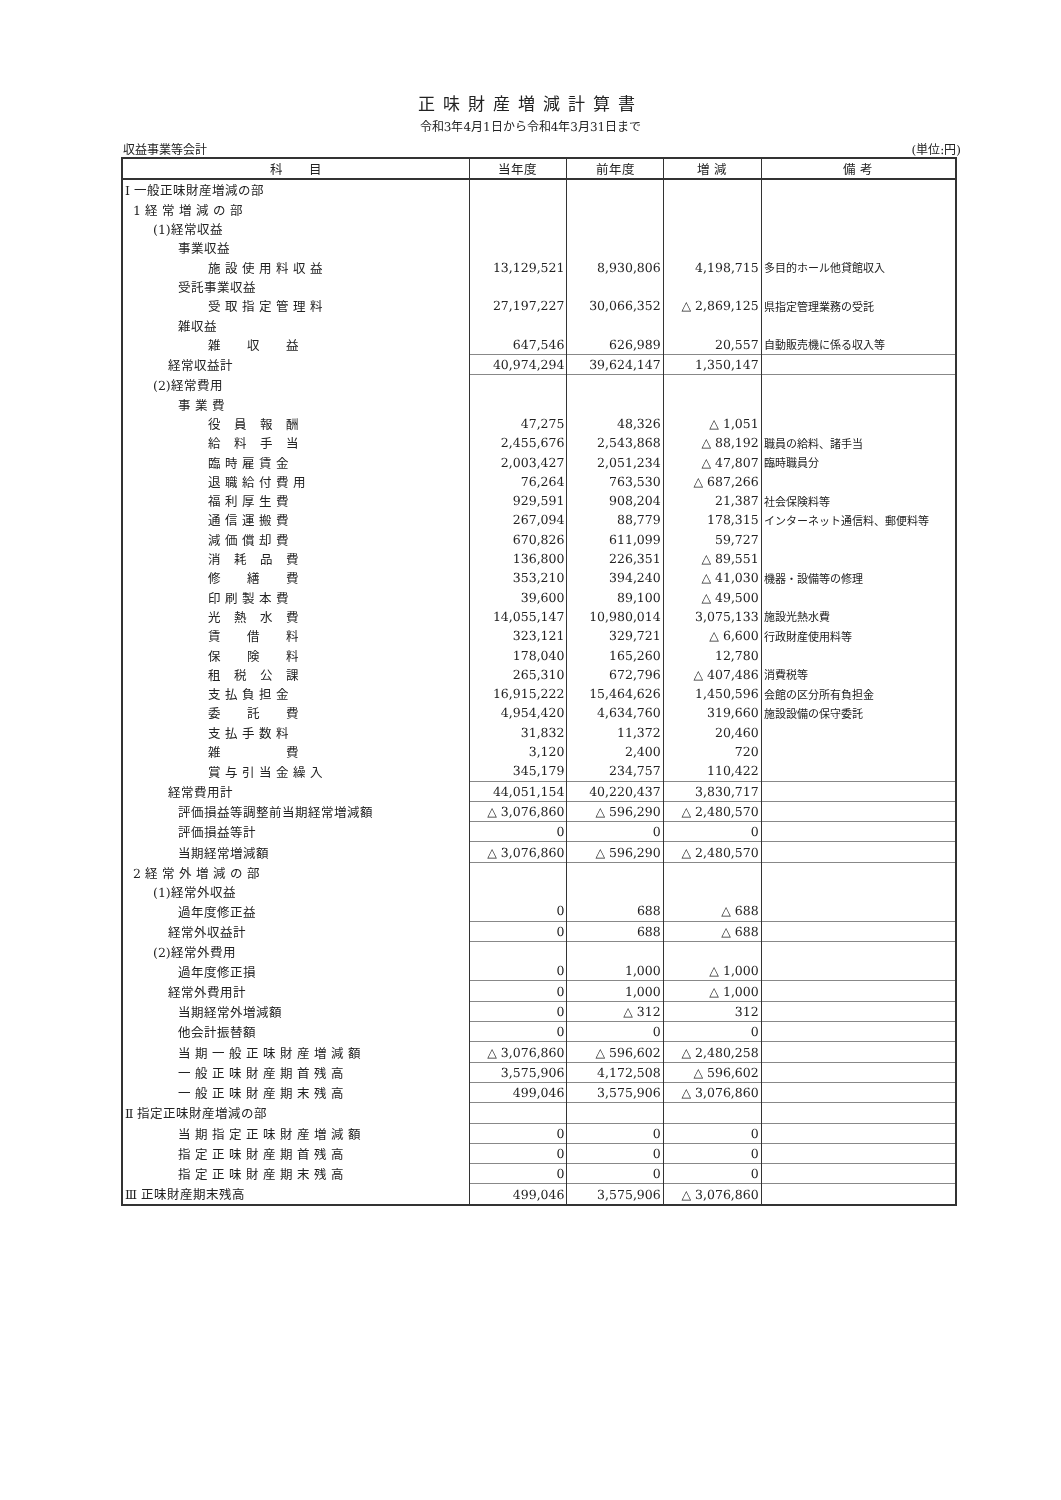正味財産増減計算書
令和3年4月1日から令和4年3月31日まで
収益事業等会計 (単位:円)
| 科 目 | 当年度 | 前年度 | 増 減 | 備 考 |
| --- | --- | --- | --- | --- |
| Ⅰ 一般正味財産増減の部 | | | | |
| 1 経 常 増 減 の 部 | | | | |
| (1)経常収益 | | | | |
| 事業収益 | | | | |
| 施 設 使 用 料 収 益 | 13,129,521 | 8,930,806 | 4,198,715 | 多目的ホール他貸館収入 |
| 受託事業収益 | | | | |
| 受 取 指 定 管 理 料 | 27,197,227 | 30,066,352 | △ 2,869,125 | 県指定管理業務の受託 |
| 雑収益 | | | | |
| 雑 収 益 | 647,546 | 626,989 | 20,557 | 自動販売機に係る収入等 |
| 経常収益計 | 40,974,294 | 39,624,147 | 1,350,147 | |
| (2)経常費用 | | | | |
| 事 業 費 | | | | |
| 役 員 報 酬 | 47,275 | 48,326 | △ 1,051 | |
| 給 料 手 当 | 2,455,676 | 2,543,868 | △ 88,192 | 職員の給料、諸手当 |
| 臨 時 雇 賃 金 | 2,003,427 | 2,051,234 | △ 47,807 | 臨時職員分 |
| 退 職 給 付 費 用 | 76,264 | 763,530 | △ 687,266 | |
| 福 利 厚 生 費 | 929,591 | 908,204 | 21,387 | 社会保険料等 |
| 通 信 運 搬 費 | 267,094 | 88,779 | 178,315 | インターネット通信料、郵便料等 |
| 減 価 償 却 費 | 670,826 | 611,099 | 59,727 | |
| 消 耗 品 費 | 136,800 | 226,351 | △ 89,551 | |
| 修 繕 費 | 353,210 | 394,240 | △ 41,030 | 機器・設備等の修理 |
| 印 刷 製 本 費 | 39,600 | 89,100 | △ 49,500 | |
| 光 熱 水 費 | 14,055,147 | 10,980,014 | 3,075,133 | 施設光熱水費 |
| 賃 借 料 | 323,121 | 329,721 | △ 6,600 | 行政財産使用料等 |
| 保 険 料 | 178,040 | 165,260 | 12,780 | |
| 租 税 公 課 | 265,310 | 672,796 | △ 407,486 | 消費税等 |
| 支 払 負 担 金 | 16,915,222 | 15,464,626 | 1,450,596 | 会館の区分所有負担金 |
| 委 託 費 | 4,954,420 | 4,634,760 | 319,660 | 施設設備の保守委託 |
| 支 払 手 数 料 | 31,832 | 11,372 | 20,460 | |
| 雑 費 | 3,120 | 2,400 | 720 | |
| 賞 与 引 当 金 繰 入 | 345,179 | 234,757 | 110,422 | |
| 経常費用計 | 44,051,154 | 40,220,437 | 3,830,717 | |
| 評価損益等調整前当期経常増減額 | △ 3,076,860 | △ 596,290 | △ 2,480,570 | |
| 評価損益等計 | 0 | 0 | 0 | |
| 当期経常増減額 | △ 3,076,860 | △ 596,290 | △ 2,480,570 | |
| 2 経 常 外 増 減 の 部 | | | | |
| (1)経常外収益 | | | | |
| 過年度修正益 | 0 | 688 | △ 688 | |
| 経常外収益計 | 0 | 688 | △ 688 | |
| (2)経常外費用 | | | | |
| 過年度修正損 | 0 | 1,000 | △ 1,000 | |
| 経常外費用計 | 0 | 1,000 | △ 1,000 | |
| 当期経常外増減額 | 0 | △ 312 | 312 | |
| 他会計振替額 | 0 | 0 | 0 | |
| 当 期 一 般 正 味 財 産 増 減 額 | △ 3,076,860 | △ 596,602 | △ 2,480,258 | |
| 一 般 正 味 財 産 期 首 残 高 | 3,575,906 | 4,172,508 | △ 596,602 | |
| 一 般 正 味 財 産 期 末 残 高 | 499,046 | 3,575,906 | △ 3,076,860 | |
| Ⅱ 指定正味財産増減の部 | | | | |
| 当 期 指 定 正 味 財 産 増 減 額 | 0 | 0 | 0 | |
| 指 定 正 味 財 産 期 首 残 高 | 0 | 0 | 0 | |
| 指 定 正 味 財 産 期 末 残 高 | 0 | 0 | 0 | |
| Ⅲ 正味財産期末残高 | 499,046 | 3,575,906 | △ 3,076,860 | |